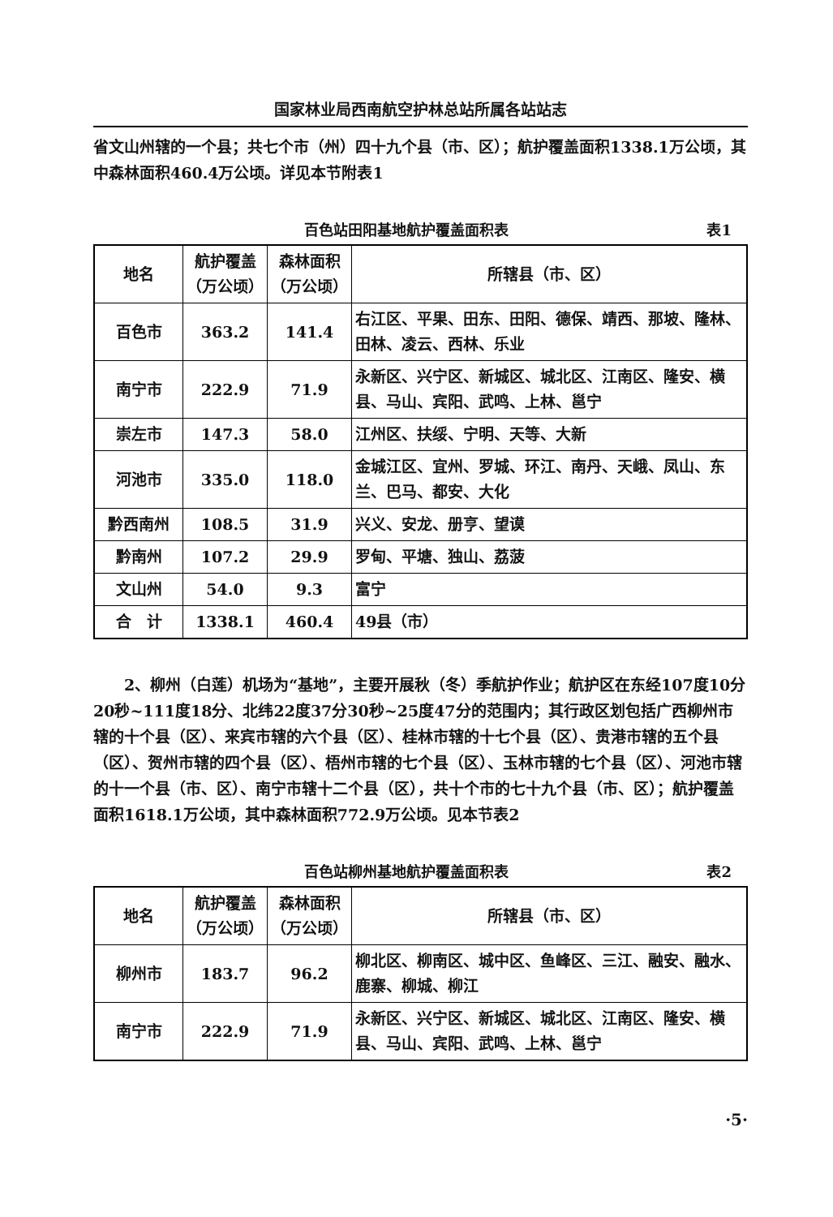国家林业局西南航空护林总站所属各站站志
省文山州辖的一个县；共七个市（州）四十九个县（市、区）；航护覆盖面积1338.1万公顷，其中森林面积460.4万公顷。详见本节附表1
百色站田阳基地航护覆盖面积表 表1
| 地名 | 航护覆盖（万公顷） | 森林面积（万公顷） | 所辖县（市、区） |
| --- | --- | --- | --- |
| 百色市 | 363.2 | 141.4 | 右江区、平果、田东、田阳、德保、靖西、那坡、隆林、田林、凌云、西林、乐业 |
| 南宁市 | 222.9 | 71.9 | 永新区、兴宁区、新城区、城北区、江南区、隆安、横县、马山、宾阳、武鸣、上林、邕宁 |
| 崇左市 | 147.3 | 58.0 | 江州区、扶绥、宁明、天等、大新 |
| 河池市 | 335.0 | 118.0 | 金城江区、宜州、罗城、环江、南丹、天峨、凤山、东兰、巴马、都安、大化 |
| 黔西南州 | 108.5 | 31.9 | 兴义、安龙、册亨、望谟 |
| 黔南州 | 107.2 | 29.9 | 罗甸、平塘、独山、荔菠 |
| 文山州 | 54.0 | 9.3 | 富宁 |
| 合 计 | 1338.1 | 460.4 | 49县（市） |
　　2、柳州（白莲）机场为“基地”，主要开展秋（冬）季航护作业；航护区在东经107度10分20秒~111度18分、北纬22度37分30秒~25度47分的范围内；其行政区划包括广西柳州市辖的十个县（区）、来宾市辖的六个县（区）、桂林市辖的十七个县（区）、贵港市辖的五个县（区）、贺州市辖的四个县（区）、梧州市辖的七个县（区）、玉林市辖的七个县（区）、河池市辖的十一个县（市、区）、南宁市辖十二个县（区），共十个市的七十九个县（市、区）；航护覆盖面积1618.1万公顷，其中森林面积772.9万公顷。见本节表2
百色站柳州基地航护覆盖面积表 表2
| 地名 | 航护覆盖（万公顷） | 森林面积（万公顷） | 所辖县（市、区） |
| --- | --- | --- | --- |
| 柳州市 | 183.7 | 96.2 | 柳北区、柳南区、城中区、鱼峰区、三江、融安、融水、鹿寨、柳城、柳江 |
| 南宁市 | 222.9 | 71.9 | 永新区、兴宁区、新城区、城北区、江南区、隆安、横县、马山、宾阳、武鸣、上林、邕宁 |
·5·